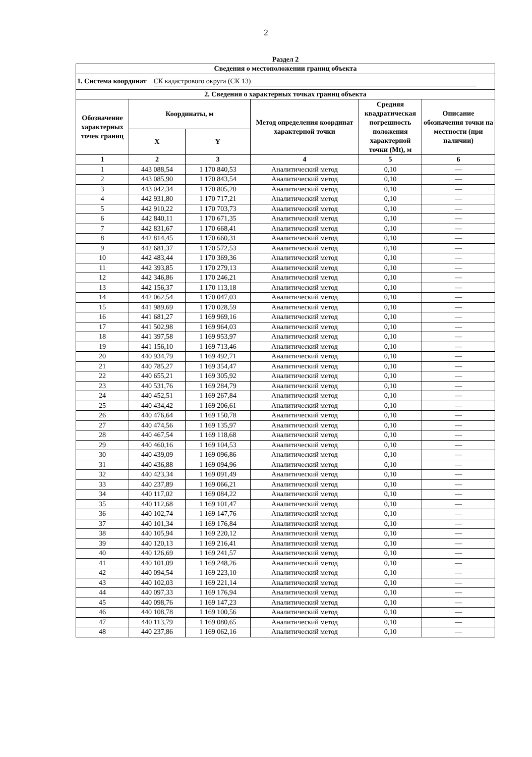2
Раздел 2
| Сведения о местоположении границ объекта | | | | | |
| --- | --- | --- | --- | --- | --- |
| 1. Система координат СК кадастрового округа (СК 13) | | | | | |
| 2. Сведения о характерных точках границ объекта | | | | | |
| Обозначение характерных точек границ | Координаты, м | | Метод определения координат характерной точки | Средняя квадратическая погрешность положения характерной точки (Mt), м | Описание обозначения точки на местности (при наличии) |
| | X | Y | | | |
| 1 | 2 | 3 | 4 | 5 | 6 |
| 1 | 443 088,54 | 1 170 840,53 | Аналитический метод | 0,10 | — |
| 2 | 443 085,90 | 1 170 843,54 | Аналитический метод | 0,10 | — |
| 3 | 443 042,34 | 1 170 805,20 | Аналитический метод | 0,10 | — |
| 4 | 442 931,80 | 1 170 717,21 | Аналитический метод | 0,10 | — |
| 5 | 442 910,22 | 1 170 703,73 | Аналитический метод | 0,10 | — |
| 6 | 442 840,11 | 1 170 671,35 | Аналитический метод | 0,10 | — |
| 7 | 442 831,67 | 1 170 668,41 | Аналитический метод | 0,10 | — |
| 8 | 442 814,45 | 1 170 660,31 | Аналитический метод | 0,10 | — |
| 9 | 442 681,37 | 1 170 572,53 | Аналитический метод | 0,10 | — |
| 10 | 442 483,44 | 1 170 369,36 | Аналитический метод | 0,10 | — |
| 11 | 442 393,85 | 1 170 279,13 | Аналитический метод | 0,10 | — |
| 12 | 442 346,86 | 1 170 246,21 | Аналитический метод | 0,10 | — |
| 13 | 442 156,37 | 1 170 113,18 | Аналитический метод | 0,10 | — |
| 14 | 442 062,54 | 1 170 047,03 | Аналитический метод | 0,10 | — |
| 15 | 441 989,69 | 1 170 028,59 | Аналитический метод | 0,10 | — |
| 16 | 441 681,27 | 1 169 969,16 | Аналитический метод | 0,10 | — |
| 17 | 441 502,98 | 1 169 964,03 | Аналитический метод | 0,10 | — |
| 18 | 441 397,58 | 1 169 953,97 | Аналитический метод | 0,10 | — |
| 19 | 441 156,10 | 1 169 713,46 | Аналитический метод | 0,10 | — |
| 20 | 440 934,79 | 1 169 492,71 | Аналитический метод | 0,10 | — |
| 21 | 440 785,27 | 1 169 354,47 | Аналитический метод | 0,10 | — |
| 22 | 440 655,21 | 1 169 305,92 | Аналитический метод | 0,10 | — |
| 23 | 440 531,76 | 1 169 284,79 | Аналитический метод | 0,10 | — |
| 24 | 440 452,51 | 1 169 267,84 | Аналитический метод | 0,10 | — |
| 25 | 440 434,42 | 1 169 206,61 | Аналитический метод | 0,10 | — |
| 26 | 440 476,64 | 1 169 150,78 | Аналитический метод | 0,10 | — |
| 27 | 440 474,56 | 1 169 135,97 | Аналитический метод | 0,10 | — |
| 28 | 440 467,54 | 1 169 118,68 | Аналитический метод | 0,10 | — |
| 29 | 440 460,16 | 1 169 104,53 | Аналитический метод | 0,10 | — |
| 30 | 440 439,09 | 1 169 096,86 | Аналитический метод | 0,10 | — |
| 31 | 440 436,88 | 1 169 094,96 | Аналитический метод | 0,10 | — |
| 32 | 440 423,34 | 1 169 091,49 | Аналитический метод | 0,10 | — |
| 33 | 440 237,89 | 1 169 066,21 | Аналитический метод | 0,10 | — |
| 34 | 440 117,02 | 1 169 084,22 | Аналитический метод | 0,10 | — |
| 35 | 440 112,68 | 1 169 101,47 | Аналитический метод | 0,10 | — |
| 36 | 440 102,74 | 1 169 147,76 | Аналитический метод | 0,10 | — |
| 37 | 440 101,34 | 1 169 176,84 | Аналитический метод | 0,10 | — |
| 38 | 440 105,94 | 1 169 220,12 | Аналитический метод | 0,10 | — |
| 39 | 440 120,13 | 1 169 216,41 | Аналитический метод | 0,10 | — |
| 40 | 440 126,69 | 1 169 241,57 | Аналитический метод | 0,10 | — |
| 41 | 440 101,09 | 1 169 248,26 | Аналитический метод | 0,10 | — |
| 42 | 440 094,54 | 1 169 223,10 | Аналитический метод | 0,10 | — |
| 43 | 440 102,03 | 1 169 221,14 | Аналитический метод | 0,10 | — |
| 44 | 440 097,33 | 1 169 176,94 | Аналитический метод | 0,10 | — |
| 45 | 440 098,76 | 1 169 147,23 | Аналитический метод | 0,10 | — |
| 46 | 440 108,78 | 1 169 100,56 | Аналитический метод | 0,10 | — |
| 47 | 440 113,79 | 1 169 080,65 | Аналитический метод | 0,10 | — |
| 48 | 440 237,86 | 1 169 062,16 | Аналитический метод | 0,10 | — |